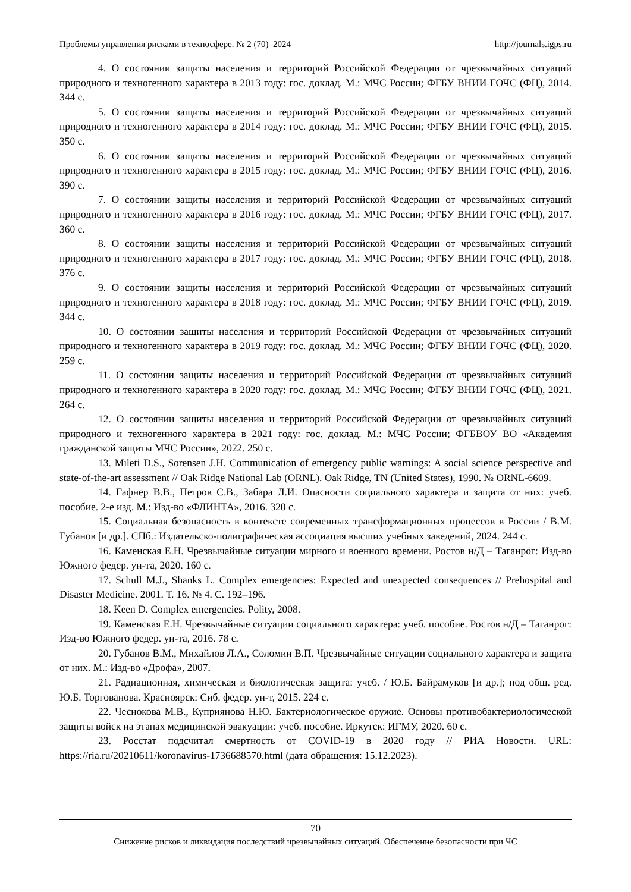Проблемы управления рисками в техносфере. № 2 (70)–2024 http://journals.igps.ru
4. О состоянии защиты населения и территорий Российской Федерации от чрезвычайных ситуаций природного и техногенного характера в 2013 году: гос. доклад. М.: МЧС России; ФГБУ ВНИИ ГОЧС (ФЦ), 2014. 344 с.
5. О состоянии защиты населения и территорий Российской Федерации от чрезвычайных ситуаций природного и техногенного характера в 2014 году: гос. доклад. М.: МЧС России; ФГБУ ВНИИ ГОЧС (ФЦ), 2015. 350 с.
6. О состоянии защиты населения и территорий Российской Федерации от чрезвычайных ситуаций природного и техногенного характера в 2015 году: гос. доклад. М.: МЧС России; ФГБУ ВНИИ ГОЧС (ФЦ), 2016. 390 с.
7. О состоянии защиты населения и территорий Российской Федерации от чрезвычайных ситуаций природного и техногенного характера в 2016 году: гос. доклад. М.: МЧС России; ФГБУ ВНИИ ГОЧС (ФЦ), 2017. 360 с.
8. О состоянии защиты населения и территорий Российской Федерации от чрезвычайных ситуаций природного и техногенного характера в 2017 году: гос. доклад. М.: МЧС России; ФГБУ ВНИИ ГОЧС (ФЦ), 2018. 376 с.
9. О состоянии защиты населения и территорий Российской Федерации от чрезвычайных ситуаций природного и техногенного характера в 2018 году: гос. доклад. М.: МЧС России; ФГБУ ВНИИ ГОЧС (ФЦ), 2019. 344 с.
10. О состоянии защиты населения и территорий Российской Федерации от чрезвычайных ситуаций природного и техногенного характера в 2019 году: гос. доклад. М.: МЧС России; ФГБУ ВНИИ ГОЧС (ФЦ), 2020. 259 с.
11. О состоянии защиты населения и территорий Российской Федерации от чрезвычайных ситуаций природного и техногенного характера в 2020 году: гос. доклад. М.: МЧС России; ФГБУ ВНИИ ГОЧС (ФЦ), 2021. 264 с.
12. О состоянии защиты населения и территорий Российской Федерации от чрезвычайных ситуаций природного и техногенного характера в 2021 году: гос. доклад. М.: МЧС России; ФГБВОУ ВО «Академия гражданской защиты МЧС России», 2022. 250 с.
13. Mileti D.S., Sorensen J.H. Communication of emergency public warnings: A social science perspective and state-of-the-art assessment // Oak Ridge National Lab (ORNL). Oak Ridge, TN (United States), 1990. № ORNL-6609.
14. Гафнер В.В., Петров С.В., Забара Л.И. Опасности социального характера и защита от них: учеб. пособие. 2-е изд. М.: Изд-во «ФЛИНТА», 2016. 320 с.
15. Социальная безопасность в контексте современных трансформационных процессов в России / В.М. Губанов [и др.]. СПб.: Издательско-полиграфическая ассоциация высших учебных заведений, 2024. 244 с.
16. Каменская Е.Н. Чрезвычайные ситуации мирного и военного времени. Ростов н/Д – Таганрог: Изд-во Южного федер. ун-та, 2020. 160 с.
17. Schull M.J., Shanks L. Complex emergencies: Expected and unexpected consequences // Prehospital and Disaster Medicine. 2001. Т. 16. № 4. С. 192–196.
18. Keen D. Complex emergencies. Polity, 2008.
19. Каменская Е.Н. Чрезвычайные ситуации социального характера: учеб. пособие. Ростов н/Д – Таганрог: Изд-во Южного федер. ун-та, 2016. 78 с.
20. Губанов В.М., Михайлов Л.А., Соломин В.П. Чрезвычайные ситуации социального характера и защита от них. М.: Изд-во «Дрофа», 2007.
21. Радиационная, химическая и биологическая защита: учеб. / Ю.Б. Байрамуков [и др.]; под общ. ред. Ю.Б. Торгованова. Красноярск: Сиб. федер. ун-т, 2015. 224 с.
22. Чеснокова М.В., Куприянова Н.Ю. Бактериологическое оружие. Основы противобактериологической защиты войск на этапах медицинской эвакуации: учеб. пособие. Иркутск: ИГМУ, 2020. 60 с.
23. Росстат подсчитал смертность от COVID-19 в 2020 году // РИА Новости. URL: https://ria.ru/20210611/koronavirus-1736688570.html (дата обращения: 15.12.2023).
70
Снижение рисков и ликвидация последствий чрезвычайных ситуаций. Обеспечение безопасности при ЧС